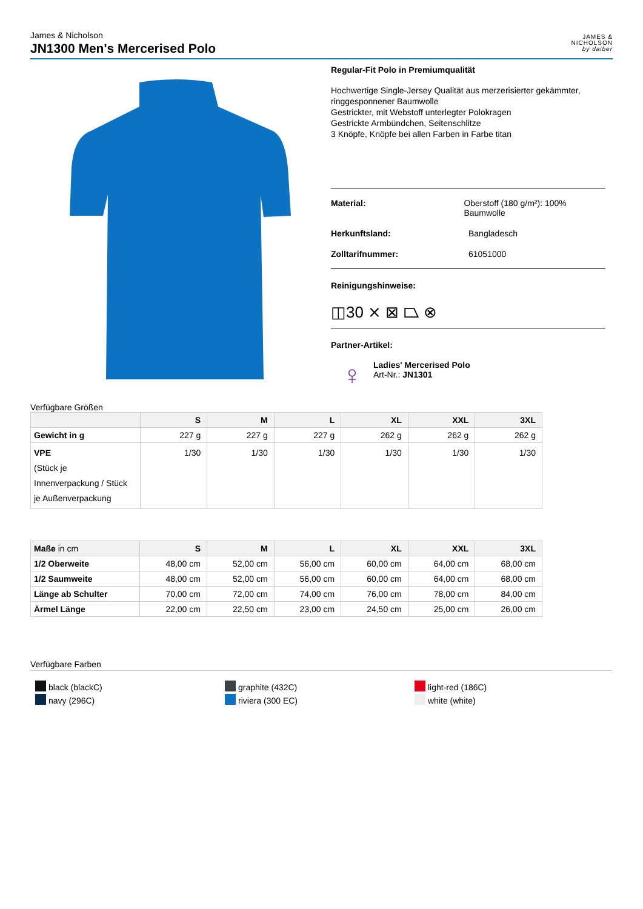James & Nicholson
JN1300 Men's Mercerised Polo
JAMES &
NICHOLSON
by daiber
Regular-Fit Polo in Premiumqualität
Hochwertige Single-Jersey Qualität aus merzerisierter gekämmter, ringgesponnener Baumwolle
Gestrickter, mit Webstoff unterlegter Polokragen
Gestrickte Armbündchen, Seitenschlitze
3 Knöpfe, Knöpfe bei allen Farben in Farbe titan
Material: Oberstoff (180 g/m²): 100% Baumwolle
Herkunftsland: Bangladesch
Zolltarifnummer: 61051000
Reinigungshinweise:
◫30 ⨯ ⊠ ⏢ ⊗
Partner-Artikel:
♀
Ladies' Mercerised Polo
Art-Nr.: JN1301
Verfügbare Größen
| | S | M | L | XL | XXL | 3XL |
| --- | --- | --- | --- | --- | --- | --- |
| Gewicht in g | 227 g | 227 g | 227 g | 262 g | 262 g | 262 g |
| VPE (Stück je Innenverpackung / Stück je Außenverpackung | 1/30 | 1/30 | 1/30 | 1/30 | 1/30 | 1/30 |
| Maße in cm | S | M | L | XL | XXL | 3XL |
| --- | --- | --- | --- | --- | --- | --- |
| 1/2 Oberweite | 48,00 cm | 52,00 cm | 56,00 cm | 60,00 cm | 64,00 cm | 68,00 cm |
| 1/2 Saumweite | 48,00 cm | 52,00 cm | 56,00 cm | 60,00 cm | 64,00 cm | 68,00 cm |
| Länge ab Schulter | 70,00 cm | 72,00 cm | 74,00 cm | 76,00 cm | 78,00 cm | 84,00 cm |
| Ärmel Länge | 22,00 cm | 22,50 cm | 23,00 cm | 24,50 cm | 25,00 cm | 26,00 cm |
Verfügbare Farben
black (blackC)
navy (296C)
graphite (432C)
riviera (300 EC)
light-red (186C)
white (white)